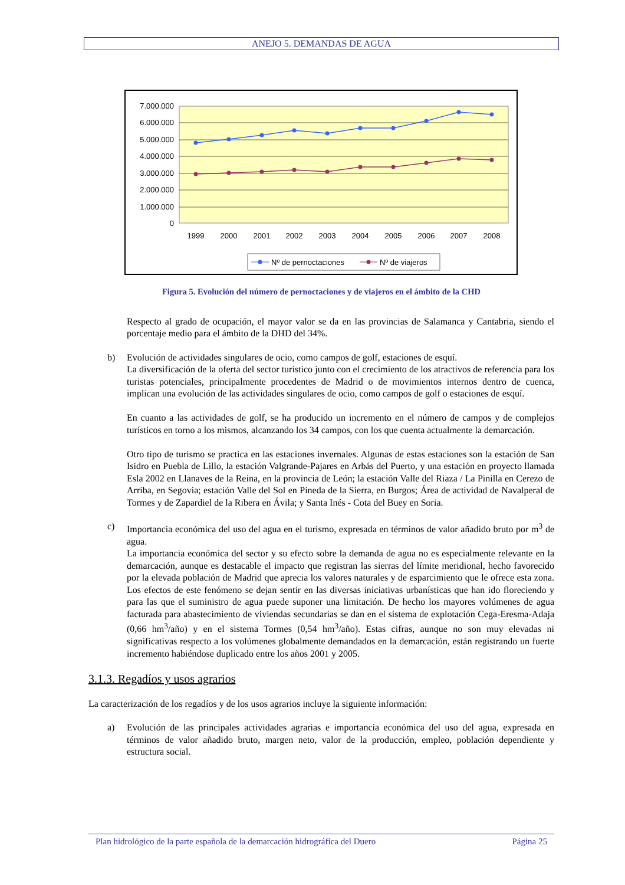ANEJO 5. DEMANDAS DE AGUA
7.000.000
6.000.000
5.000.000
4.000.000
3.000.000
2.000.000
1.000.000
0
1999
2000
2001
2002
2003
2004
2005
2006
2007
2008
Nº de pernoctaciones
Nº de viajeros
Figura 5. Evolución del número de pernoctaciones y de viajeros en el ámbito de la CHD
Respecto al grado de ocupación, el mayor valor se da en las provincias de Salamanca y Cantabria, siendo el porcentaje medio para el ámbito de la DHD del 34%.
b) Evolución de actividades singulares de ocio, como campos de golf, estaciones de esquí.
La diversificación de la oferta del sector turístico junto con el crecimiento de los atractivos de referencia para los turistas potenciales, principalmente procedentes de Madrid o de movimientos internos dentro de cuenca, implican una evolución de las actividades singulares de ocio, como campos de golf o estaciones de esquí.
En cuanto a las actividades de golf, se ha producido un incremento en el número de campos y de complejos turísticos en torno a los mismos, alcanzando los 34 campos, con los que cuenta actualmente la demarcación.
Otro tipo de turismo se practica en las estaciones invernales. Algunas de estas estaciones son la estación de San Isidro en Puebla de Lillo, la estación Valgrande-Pajares en Arbás del Puerto, y una estación en proyecto llamada Esla 2002 en Llanaves de la Reina, en la provincia de León; la estación Valle del Riaza / La Pinilla en Cerezo de Arriba, en Segovia; estación Valle del Sol en Pineda de la Sierra, en Burgos; Área de actividad de Navalperal de Tormes y de Zapardiel de la Ribera en Ávila; y Santa Inés - Cota del Buey en Soria.
c) Importancia económica del uso del agua en el turismo, expresada en términos de valor añadido bruto por m<sup>3</sup> de agua.
La importancia económica del sector y su efecto sobre la demanda de agua no es especialmente relevante en la demarcación, aunque es destacable el impacto que registran las sierras del límite meridional, hecho favorecido por la elevada población de Madrid que aprecia los valores naturales y de esparcimiento que le ofrece esta zona. Los efectos de este fenómeno se dejan sentir en las diversas iniciativas urbanísticas que han ido floreciendo y para las que el suministro de agua puede suponer una limitación. De hecho los mayores volúmenes de agua facturada para abastecimiento de viviendas secundarias se dan en el sistema de explotación Cega-Eresma-Adaja (0,66 hm<sup>3</sup>/año) y en el sistema Tormes (0,54 hm<sup>3</sup>/año). Estas cifras, aunque no son muy elevadas ni significativas respecto a los volúmenes globalmente demandados en la demarcación, están registrando un fuerte incremento habiéndose duplicado entre los años 2001 y 2005.
3.1.3. Regadíos y usos agrarios
La caracterización de los regadíos y de los usos agrarios incluye la siguiente información:
a) Evolución de las principales actividades agrarias e importancia económica del uso del agua, expresada en términos de valor añadido bruto, margen neto, valor de la producción, empleo, población dependiente y estructura social.
Plan hidrológico de la parte española de la demarcación hidrográfica del Duero Página 25